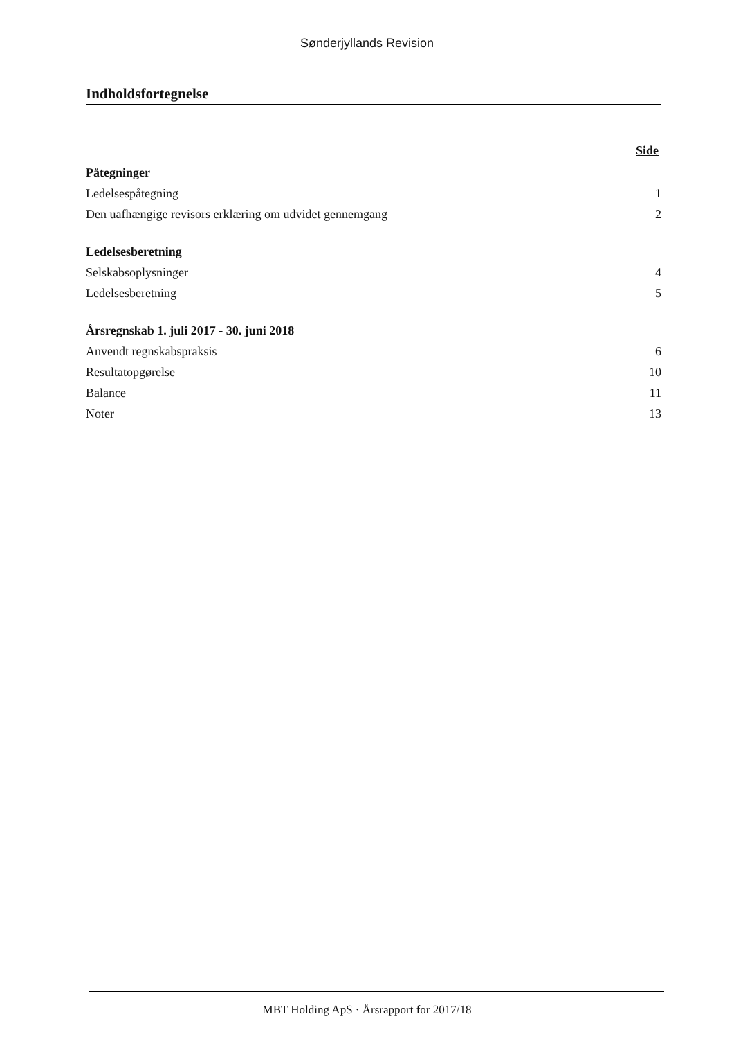Sønderjyllands Revision
Indholdsfortegnelse
Side
Påtegninger
Ledelsespåtegning 1
Den uafhængige revisors erklæring om udvidet gennemgang 2
Ledelsesberetning
Selskabsoplysninger 4
Ledelsesberetning 5
Årsregnskab 1. juli 2017 - 30. juni 2018
Anvendt regnskabspraksis 6
Resultatopgørelse 10
Balance 11
Noter 13
MBT Holding ApS · Årsrapport for 2017/18